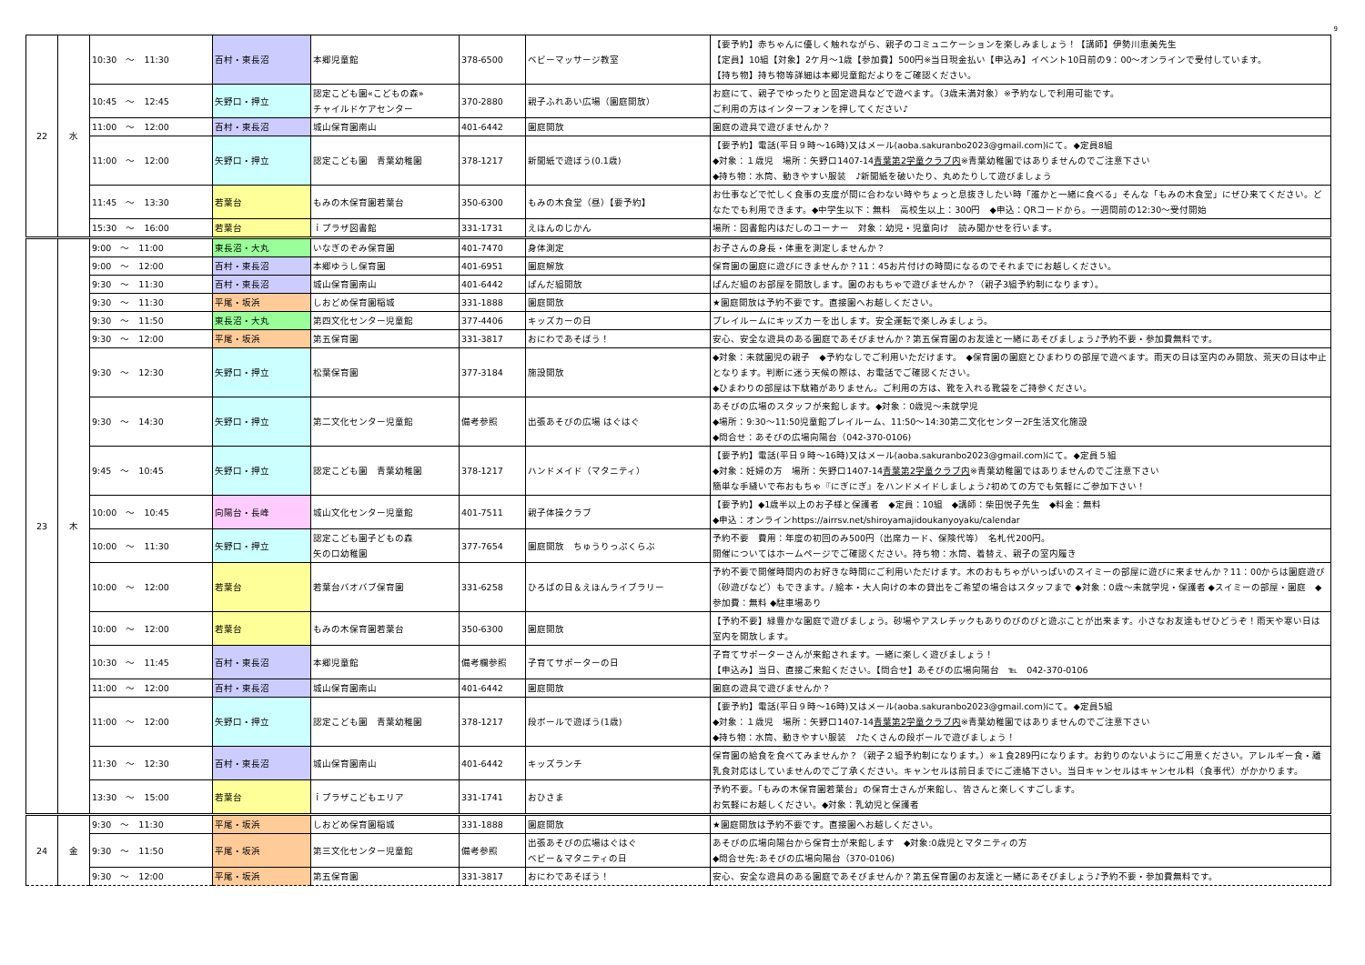9
| 22 | 水 | 10:30 ～ 11:30 | 百村・東長沼 | 本郷児童館 | 378-6500 | ベビーマッサージ教室 | 【要予約】赤ちゃんに優しく触れながら、親子のコミュニケーションを楽しみましょう！【講師】伊勢川恵美先生 【定員】10組【対象】2ケ月～1歳【参加費】500円※当日現金払い【申込み】イベント10日前の9：00～オンラインで受付しています。 【持ち物】持ち物等詳細は本郷児童館だよりをご確認ください。 |
| | | 10:45 ～ 12:45 | 矢野口・押立 | 認定こども園«こどもの森» チャイルドケアセンター | 370-2880 | 親子ふれあい広場（園庭開放） | お庭にて、親子でゆったりと固定遊具などで遊べます。（3歳未満対象）※予約なしで利用可能です。 ご利用の方はインターフォンを押してください♪ |
| | | 11:00 ～ 12:00 | 百村・東長沼 | 城山保育園南山 | 401-6442 | 園庭開放 | 園庭の遊具で遊びませんか？ |
| | | 11:00 ～ 12:00 | 矢野口・押立 | 認定こども園 青葉幼稚園 | 378-1217 | 新聞紙で遊ぼう(0.1歳) | 【要予約】電話(平日９時～16時)又はメール(aoba.sakuranbo2023@gmail.com)にて。◆定員8組 ◆対象：１歳児 場所：矢野口1407-14 青葉第2学童クラブ内 ※青葉幼稚園ではありませんのでご注意下さい ◆持ち物：水筒、動きやすい服装 ♪新聞紙を破いたり、丸めたりして遊びましょう |
| | | 11:45 ～ 13:30 | 若葉台 | もみの木保育園若葉台 | 350-6300 | もみの木食堂（昼）【要予約】 | お仕事などで忙しく食事の支度が間に合わない時やちょっと息抜きしたい時「誰かと一緒に食べる」そんな「もみの木食堂」にぜひ来てください。どなたでも利用できます。◆中学生以下：無料 高校生以上：300円 ◆申込：QRコードから。一週間前の12:30～受付開始 |
| | | 15:30 ～ 16:00 | 若葉台 | ｉプラザ図書館 | 331-1731 | えほんのじかん | 場所：図書館内はだしのコーナー 対象：幼児・児童向け 読み聞かせを行います。 |
| 23 | 木 | 9:00 ～ 11:00 | 東長沼・大丸 | いなぎのぞみ保育園 | 401-7470 | 身体測定 | お子さんの身長・体重を測定しませんか？ |
| | | 9:00 ～ 12:00 | 百村・東長沼 | 本郷ゆうし保育園 | 401-6951 | 園庭解放 | 保育園の園庭に遊びにきませんか？11：45お片付けの時間になるのでそれまでにお越しください。 |
| | | 9:30 ～ 11:30 | 百村・東長沼 | 城山保育園南山 | 401-6442 | ぱんだ組開放 | ぱんだ組のお部屋を開放します。園のおもちゃで遊びませんか？（親子3組予約制になります）。 |
| | | 9:30 ～ 11:30 | 平尾・坂浜 | しおどめ保育園稲城 | 331-1888 | 園庭開放 | ★園庭開放は予約不要です。直接園へお越しください。 |
| | | 9:30 ～ 11:50 | 東長沼・大丸 | 第四文化センター児童館 | 377-4406 | キッズカーの日 | プレイルームにキッズカーを出します。安全運転で楽しみましょう。 |
| | | 9:30 ～ 12:00 | 平尾・坂浜 | 第五保育園 | 331-3817 | おにわであそぼう！ | 安心、安全な遊具のある園庭であそびませんか？第五保育園のお友達と一緒にあそびましょう♪予約不要・参加費無料です。 |
| | | 9:30 ～ 12:30 | 矢野口・押立 | 松葉保育園 | 377-3184 | 施設開放 | ◆対象：未就園児の親子 ◆予約なしでご利用いただけます。 ◆保育園の園庭とひまわりの部屋で遊べます。雨天の日は室内のみ開放、荒天の日は中止となります。判断に迷う天候の際は、お電話でご確認ください。 ◆ひまわりの部屋は下駄箱がありません。ご利用の方は、靴を入れる靴袋をご持参ください。 |
| | | 9:30 ～ 14:30 | 矢野口・押立 | 第二文化センター児童館 | 備考参照 | 出張あそびの広場 はぐはぐ | あそびの広場のスタッフが来館します。◆対象：0歳児～未就学児 ◆場所：9:30～11:50児童館プレイルーム、11:50～14:30第二文化センター2F生活文化施設 ◆問合せ：あそびの広場向陽台（042-370-0106) |
| | | 9:45 ～ 10:45 | 矢野口・押立 | 認定こども園 青葉幼稚園 | 378-1217 | ハンドメイド（マタニティ） | 【要予約】電話(平日９時～16時)又はメール(aoba.sakuranbo2023@gmail.com)にて。◆定員５組 ◆対象：妊婦の方 場所：矢野口1407-14 青葉第2学童クラブ内 ※青葉幼稚園ではありませんのでご注意下さい 簡単な手縫いで布おもちゃ『にぎにぎ』をハンドメイドしましょう♪初めての方でも気軽にご参加下さい！ |
| | | 10:00 ～ 10:45 | 向陽台・長峰 | 城山文化センター児童館 | 401-7511 | 親子体操クラブ | 【要予約】◆1歳半以上のお子様と保護者 ◆定員：10組 ◆講師：柴田悦子先生 ◆料金：無料 ◆申込：オンラインhttps://airrsv.net/shiroyamajidoukanyoyaku/calendar |
| | | 10:00 ～ 11:30 | 矢野口・押立 | 認定こども園子どもの森 矢の口幼稚園 | 377-7654 | 園庭開放 ちゅうりっぷくらぶ | 予約不要 費用：年度の初回のみ500円（出席カード、保険代等） 名札代200円。 開催についてはホームページでご確認ください。持ち物：水筒、着替え、親子の室内履き |
| | | 10:00 ～ 12:00 | 若葉台 | 若葉台バオバブ保育園 | 331-6258 | ひろばの日＆えほんライブラリー | 予約不要で開催時間内のお好きな時間にご利用いただけます。木のおもちゃがいっぱいのスイミーの部屋に遊びに来ませんか？11：00からは園庭遊び（砂遊びなど）もできます。/ 絵本・大人向けの本の貸出をご希望の場合はスタッフまで ◆対象：0歳～未就学児・保護者 ◆スイミーの部屋・園庭 ◆参加費：無料 ◆駐車場あり |
| | | 10:00 ～ 12:00 | 若葉台 | もみの木保育園若葉台 | 350-6300 | 園庭開放 | 【予約不要】緑豊かな園庭で遊びましょう。砂場やアスレチックもありのびのびと遊ぶことが出来ます。小さなお友達もぜひどうぞ！雨天や寒い日は室内を開放します。 |
| | | 10:30 ～ 11:45 | 百村・東長沼 | 本郷児童館 | 備考欄参照 | 子育てサポーターの日 | 子育てサポーターさんが来館されます。一緒に楽しく遊びましょう！ 【申込み】当日、直接ご来館ください。【問合せ】あそびの広場向陽台 ℡ 042-370-0106 |
| | | 11:00 ～ 12:00 | 百村・東長沼 | 城山保育園南山 | 401-6442 | 園庭開放 | 園庭の遊具で遊びませんか？ |
| | | 11:00 ～ 12:00 | 矢野口・押立 | 認定こども園 青葉幼稚園 | 378-1217 | 段ボールで遊ぼう(1歳) | 【要予約】電話(平日９時～16時)又はメール(aoba.sakuranbo2023@gmail.com)にて。◆定員5組 ◆対象：１歳児 場所：矢野口1407-14 青葉第2学童クラブ内 ※青葉幼稚園ではありませんのでご注意下さい ◆持ち物：水筒、動きやすい服装 ♪たくさんの段ボールで遊びましょう！ |
| | | 11:30 ～ 12:30 | 百村・東長沼 | 城山保育園南山 | 401-6442 | キッズランチ | 保育園の給食を食べてみませんか？（親子２組予約制になります。）※１食289円になります。お釣りのないようにご用意ください。アレルギー食・離乳食対応はしていませんのでご了承ください。キャンセルは前日までにご連絡下さい。当日キャンセルはキャンセル料（食事代）がかかります。 |
| | | 13:30 ～ 15:00 | 若葉台 | ｉプラザこどもエリア | 331-1741 | おひさま | 予約不要。「もみの木保育園若葉台」の保育士さんが来館し、皆さんと楽しくすごします。 お気軽にお越しください。◆対象：乳幼児と保護者 |
| 24 | 金 | 9:30 ～ 11:30 | 平尾・坂浜 | しおどめ保育園稲城 | 331-1888 | 園庭開放 | ★園庭開放は予約不要です。直接園へお越しください。 |
| | | 9:30 ～ 11:50 | 平尾・坂浜 | 第三文化センター児童館 | 備考参照 | 出張あそびの広場はぐはぐ ベビー＆マタニティの日 | あそびの広場向陽台から保育士が来館します ◆対象:0歳児とマタニティの方 ◆問合せ先:あそびの広場向陽台（370-0106) |
| | | 9:30 ～ 12:00 | 平尾・坂浜 | 第五保育園 | 331-3817 | おにわであそぼう！ | 安心、安全な遊具のある園庭であそびませんか？第五保育園のお友達と一緒にあそびましょう♪予約不要・参加費無料です。 |